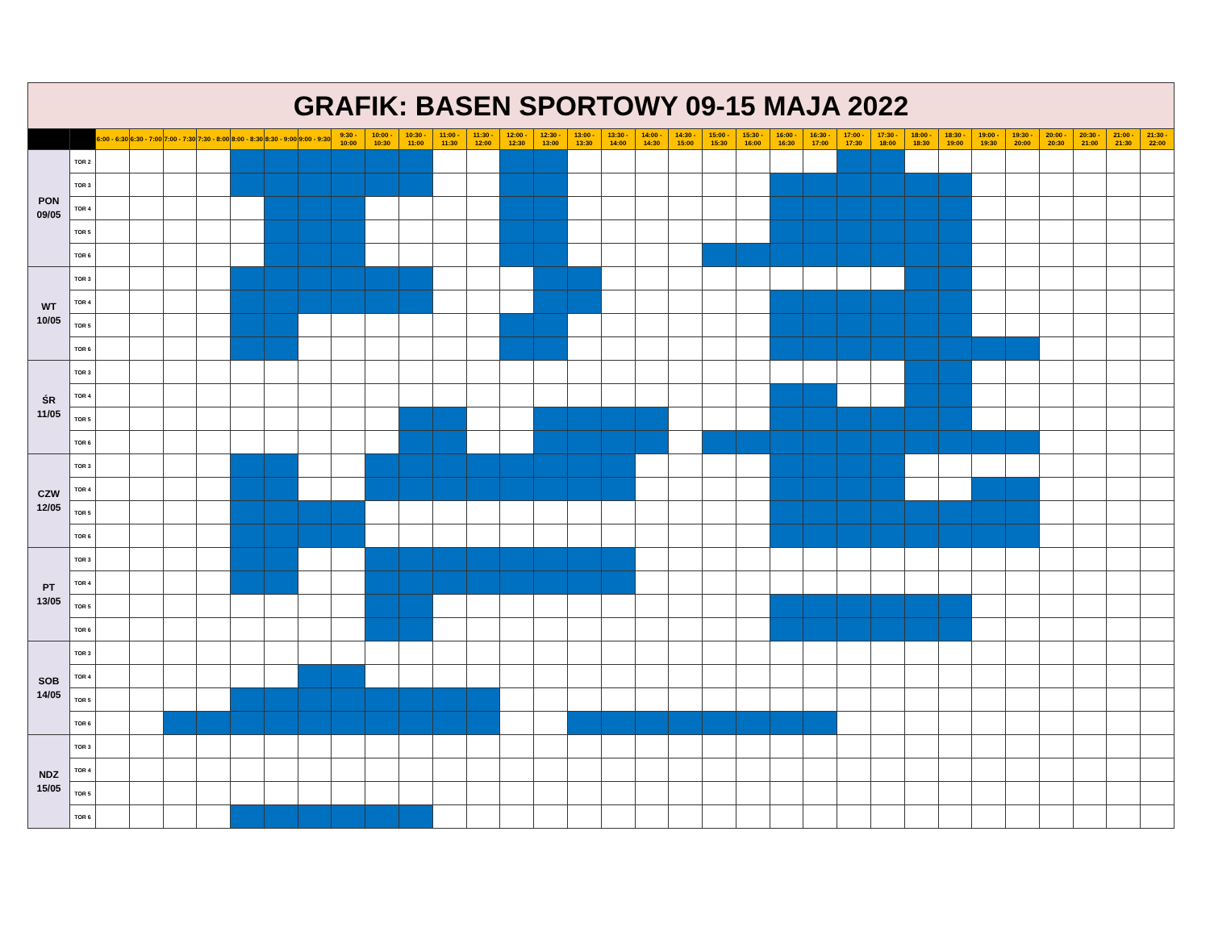| GRAFIK: BASEN SPORTOWY 09-15 MAJA 2022 | | | | | | | | | | | | | | | | | | | | | | | | | | | | | | | | | |
| --- | --- | --- | --- | --- | --- | --- | --- | --- | --- | --- | --- | --- | --- | --- | --- | --- | --- | --- | --- | --- | --- | --- | --- | --- | --- | --- | --- | --- | --- | --- | --- | --- | --- |
| | | 6:00 - 6:30 | 6:30 - 7:00 | 7:00 - 7:30 | 7:30 - 8:00 | 8:00 - 8:30 | 8:30 - 9:00 | 9:00 - 9:30 | 9:30 - 10:00 | 10:00 - 10:30 | 10:30 - 11:00 | 11:00 - 11:30 | 11:30 - 12:00 | 12:00 - 12:30 | 12:30 - 13:00 | 13:00 - 13:30 | 13:30 - 14:00 | 14:00 - 14:30 | 14:30 - 15:00 | 15:00 - 15:30 | 15:30 - 16:00 | 16:00 - 16:30 | 16:30 - 17:00 | 17:00 - 17:30 | 17:30 - 18:00 | 18:00 - 18:30 | 18:30 - 19:00 | 19:00 - 19:30 | 19:30 - 20:00 | 20:00 - 20:30 | 20:30 - 21:00 | 21:00 - 21:30 | 21:30 - 22:00 |
| PON 09/05 | TOR 2 | | | | | | | | | | | | | | | | | | | | | | | | | | | | | | | | |
| | TOR 3 | | | | | | | | | | | | | | | | | | | | | | | | | | | | | | | | |
| | TOR 4 | | | | | | | | | | | | | | | | | | | | | | | | | | | | | | | | |
| | TOR 5 | | | | | | | | | | | | | | | | | | | | | | | | | | | | | | | | |
| | TOR 6 | | | | | | | | | | | | | | | | | | | | | | | | | | | | | | | | |
| WT 10/05 | TOR 3 | | | | | | | | | | | | | | | | | | | | | | | | | | | | | | | | |
| | TOR 4 | | | | | | | | | | | | | | | | | | | | | | | | | | | | | | | | |
| | TOR 5 | | | | | | | | | | | | | | | | | | | | | | | | | | | | | | | | |
| | TOR 6 | | | | | | | | | | | | | | | | | | | | | | | | | | | | | | | | |
| ŚR 11/05 | TOR 3 | | | | | | | | | | | | | | | | | | | | | | | | | | | | | | | | |
| | TOR 4 | | | | | | | | | | | | | | | | | | | | | | | | | | | | | | | | |
| | TOR 5 | | | | | | | | | | | | | | | | | | | | | | | | | | | | | | | | |
| | TOR 6 | | | | | | | | | | | | | | | | | | | | | | | | | | | | | | | | |
| CZW 12/05 | TOR 3 | | | | | | | | | | | | | | | | | | | | | | | | | | | | | | | | |
| | TOR 4 | | | | | | | | | | | | | | | | | | | | | | | | | | | | | | | | |
| | TOR 5 | | | | | | | | | | | | | | | | | | | | | | | | | | | | | | | | |
| | TOR 6 | | | | | | | | | | | | | | | | | | | | | | | | | | | | | | | | |
| PT 13/05 | TOR 3 | | | | | | | | | | | | | | | | | | | | | | | | | | | | | | | | |
| | TOR 4 | | | | | | | | | | | | | | | | | | | | | | | | | | | | | | | | |
| | TOR 5 | | | | | | | | | | | | | | | | | | | | | | | | | | | | | | | | |
| | TOR 6 | | | | | | | | | | | | | | | | | | | | | | | | | | | | | | | | |
| SOB 14/05 | TOR 3 | | | | | | | | | | | | | | | | | | | | | | | | | | | | | | | | |
| | TOR 4 | | | | | | | | | | | | | | | | | | | | | | | | | | | | | | | | |
| | TOR 5 | | | | | | | | | | | | | | | | | | | | | | | | | | | | | | | | |
| | TOR 6 | | | | | | | | | | | | | | | | | | | | | | | | | | | | | | | | |
| NDZ 15/05 | TOR 3 | | | | | | | | | | | | | | | | | | | | | | | | | | | | | | | | |
| | TOR 4 | | | | | | | | | | | | | | | | | | | | | | | | | | | | | | | | |
| | TOR 5 | | | | | | | | | | | | | | | | | | | | | | | | | | | | | | | | |
| | TOR 6 | | | | | | | | | | | | | | | | | | | | | | | | | | | | | | | | |